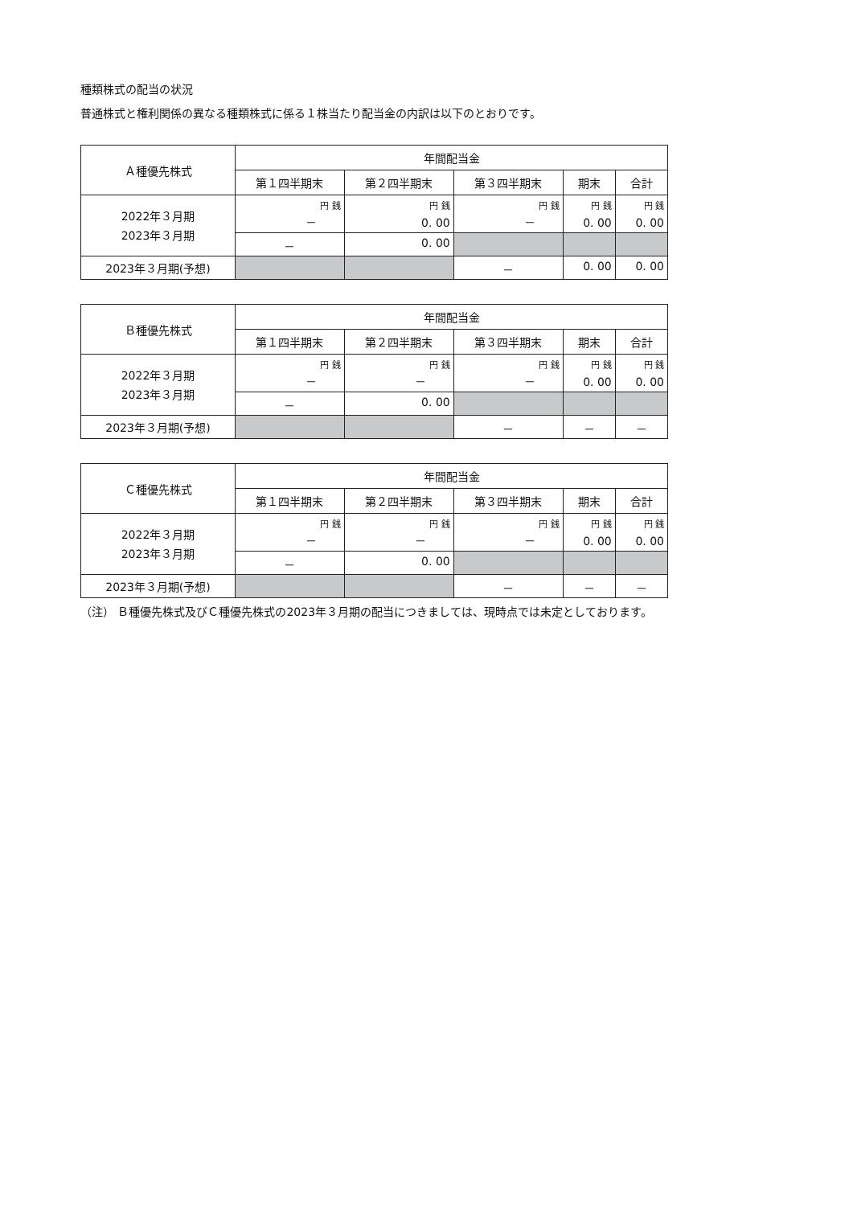種類株式の配当の状況
普通株式と権利関係の異なる種類株式に係る１株当たり配当金の内訳は以下のとおりです。
| Ａ種優先株式 | 年間配当金 | | | | |
| --- | --- | --- | --- | --- | --- |
| | 第１四半期末 | 第２四半期末 | 第３四半期末 | 期末 | 合計 |
| 2022年３月期 2023年３月期 | 円 銭 － | 円 銭 0. 00 | 円 銭 － | 円 銭 0. 00 | 円 銭 0. 00 |
| | － | 0. 00 | | | |
| 2023年３月期(予想) | | | － | 0. 00 | 0. 00 |
| Ｂ種優先株式 | 年間配当金 | | | | |
| --- | --- | --- | --- | --- | --- |
| | 第１四半期末 | 第２四半期末 | 第３四半期末 | 期末 | 合計 |
| 2022年３月期 2023年３月期 | 円 銭 － | 円 銭 － | 円 銭 － | 円 銭 0. 00 | 円 銭 0. 00 |
| | － | 0. 00 | | | |
| 2023年３月期(予想) | | | － | － | － |
| Ｃ種優先株式 | 年間配当金 | | | | |
| --- | --- | --- | --- | --- | --- |
| | 第１四半期末 | 第２四半期末 | 第３四半期末 | 期末 | 合計 |
| 2022年３月期 2023年３月期 | 円 銭 － | 円 銭 － | 円 銭 － | 円 銭 0. 00 | 円 銭 0. 00 |
| | － | 0. 00 | | | |
| 2023年３月期(予想) | | | － | － | － |
（注） Ｂ種優先株式及びＣ種優先株式の2023年３月期の配当につきましては、現時点では未定としております。